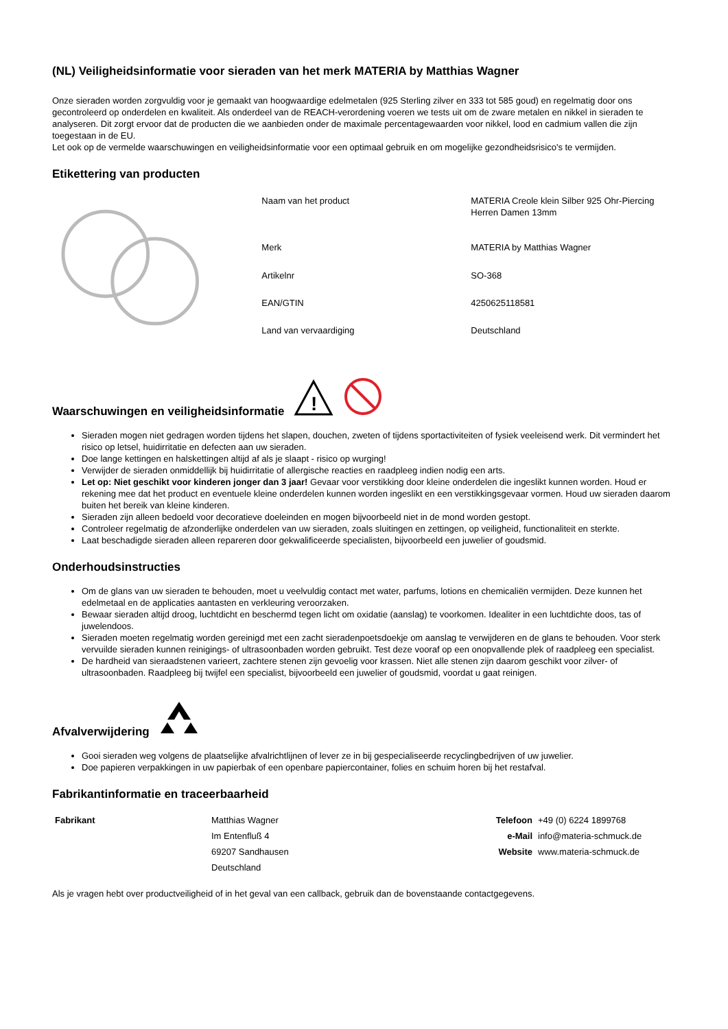(NL) Veiligheidsinformatie voor sieraden van het merk MATERIA by Matthias Wagner
Onze sieraden worden zorgvuldig voor je gemaakt van hoogwaardige edelmetalen (925 Sterling zilver en 333 tot 585 goud) en regelmatig door ons gecontroleerd op onderdelen en kwaliteit. Als onderdeel van de REACH-verordening voeren we tests uit om de zware metalen en nikkel in sieraden te analyseren. Dit zorgt ervoor dat de producten die we aanbieden onder de maximale percentagewaarden voor nikkel, lood en cadmium vallen die zijn toegestaan in de EU.
Let ook op de vermelde waarschuwingen en veiligheidsinformatie voor een optimaal gebruik en om mogelijke gezondheidsrisico's te vermijden.
Etikettering van producten
| Naam van het product | MATERIA Creole klein Silber 925 Ohr-Piercing Herren Damen 13mm |
| Merk | MATERIA by Matthias Wagner |
| Artikelnr | SO-368 |
| EAN/GTIN | 4250625118581 |
| Land van vervaardiging | Deutschland |
Waarschuwingen en veiligheidsinformatie
!
Sieraden mogen niet gedragen worden tijdens het slapen, douchen, zweten of tijdens sportactiviteiten of fysiek veeleisend werk. Dit vermindert het risico op letsel, huidirritatie en defecten aan uw sieraden.
Doe lange kettingen en halskettingen altijd af als je slaapt - risico op wurging!
Verwijder de sieraden onmiddellijk bij huidirritatie of allergische reacties en raadpleeg indien nodig een arts.
Let op: Niet geschikt voor kinderen jonger dan 3 jaar! Gevaar voor verstikking door kleine onderdelen die ingeslikt kunnen worden. Houd er rekening mee dat het product en eventuele kleine onderdelen kunnen worden ingeslikt en een verstikkingsgevaar vormen. Houd uw sieraden daarom buiten het bereik van kleine kinderen.
Sieraden zijn alleen bedoeld voor decoratieve doeleinden en mogen bijvoorbeeld niet in de mond worden gestopt.
Controleer regelmatig de afzonderlijke onderdelen van uw sieraden, zoals sluitingen en zettingen, op veiligheid, functionaliteit en sterkte.
Laat beschadigde sieraden alleen repareren door gekwalificeerde specialisten, bijvoorbeeld een juwelier of goudsmid.
Onderhoudsinstructies
Om de glans van uw sieraden te behouden, moet u veelvuldig contact met water, parfums, lotions en chemicaliën vermijden. Deze kunnen het edelmetaal en de applicaties aantasten en verkleuring veroorzaken.
Bewaar sieraden altijd droog, luchtdicht en beschermd tegen licht om oxidatie (aanslag) te voorkomen. Idealiter in een luchtdichte doos, tas of juwelendoos.
Sieraden moeten regelmatig worden gereinigd met een zacht sieradenpoetsdoekje om aanslag te verwijderen en de glans te behouden. Voor sterk vervuilde sieraden kunnen reinigings- of ultrasoonbaden worden gebruikt. Test deze vooraf op een onopvallende plek of raadpleeg een specialist.
De hardheid van sieraadstenen varieert, zachtere stenen zijn gevoelig voor krassen. Niet alle stenen zijn daarom geschikt voor zilver- of ultrasoonbaden. Raadpleeg bij twijfel een specialist, bijvoorbeeld een juwelier of goudsmid, voordat u gaat reinigen.
Afvalverwijdering
Gooi sieraden weg volgens de plaatselijke afvalrichtlijnen of lever ze in bij gespecialiseerde recyclingbedrijven of uw juwelier.
Doe papieren verpakkingen in uw papierbak of een openbare papiercontainer, folies en schuim horen bij het restafval.
Fabrikantinformatie en traceerbaarheid
| Fabrikant | Matthias Wagner | Telefoon | +49 (0) 6224 1899768 |
| | Im Entenfluß 4 | e-Mail | info@materia-schmuck.de |
| | 69207 Sandhausen | Website | www.materia-schmuck.de |
| | Deutschland | | |
Als je vragen hebt over productveiligheid of in het geval van een callback, gebruik dan de bovenstaande contactgegevens.